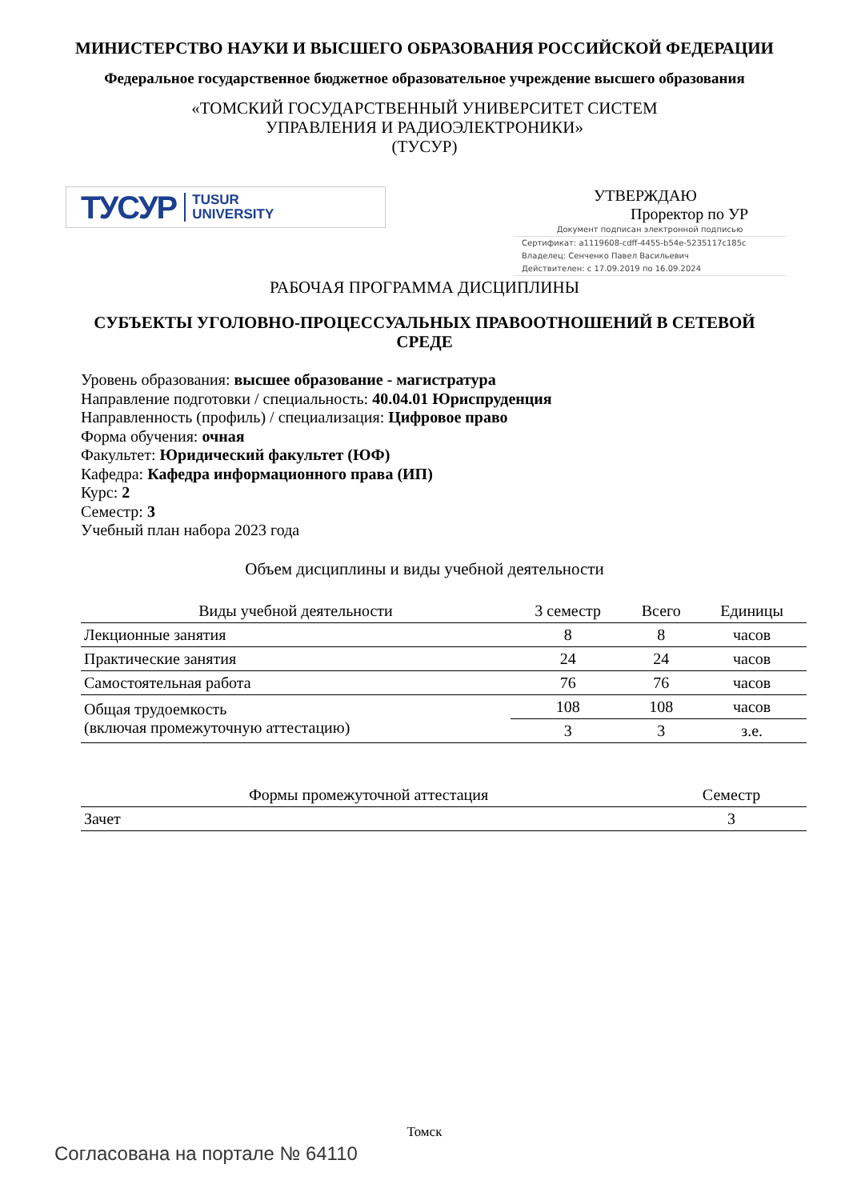МИНИСТЕРСТВО НАУКИ И ВЫСШЕГО ОБРАЗОВАНИЯ РОССИЙСКОЙ ФЕДЕРАЦИИ
Федеральное государственное бюджетное образовательное учреждение высшего образования
«ТОМСКИЙ ГОСУДАРСТВЕННЫЙ УНИВЕРСИТЕТ СИСТЕМ
УПРАВЛЕНИЯ И РАДИОЭЛЕКТРОНИКИ»
(ТУСУР)
ТУСУР TUSUR
UNIVERSITY
УТВЕРЖДАЮ
Проректор по УР
Документ подписан электронной подписью
Сертификат: a1119608-cdff-4455-b54e-5235117c185c
Владелец: Сенченко Павел Васильевич
Действителен: с 17.09.2019 по 16.09.2024
РАБОЧАЯ ПРОГРАММА ДИСЦИПЛИНЫ
СУБЪЕКТЫ УГОЛОВНО-ПРОЦЕССУАЛЬНЫХ ПРАВООТНОШЕНИЙ В СЕТЕВОЙ
СРЕДЕ
Уровень образования: высшее образование - магистратура
Направление подготовки / специальность: 40.04.01 Юриспруденция
Направленность (профиль) / специализация: Цифровое право
Форма обучения: очная
Факультет: Юридический факультет (ЮФ)
Кафедра: Кафедра информационного права (ИП)
Курс: 2
Семестр: 3
Учебный план набора 2023 года
Объем дисциплины и виды учебной деятельности
| Виды учебной деятельности | 3 семестр | Всего | Единицы |
| --- | --- | --- | --- |
| Лекционные занятия | 8 | 8 | часов |
| Практические занятия | 24 | 24 | часов |
| Самостоятельная работа | 76 | 76 | часов |
| Общая трудоемкость (включая промежуточную аттестацию) | 108 | 108 | часов |
| | 3 | 3 | з.е. |
| Формы промежуточной аттестация | Семестр |
| --- | --- |
| Зачет | 3 |
Томск
Согласована на портале № 64110